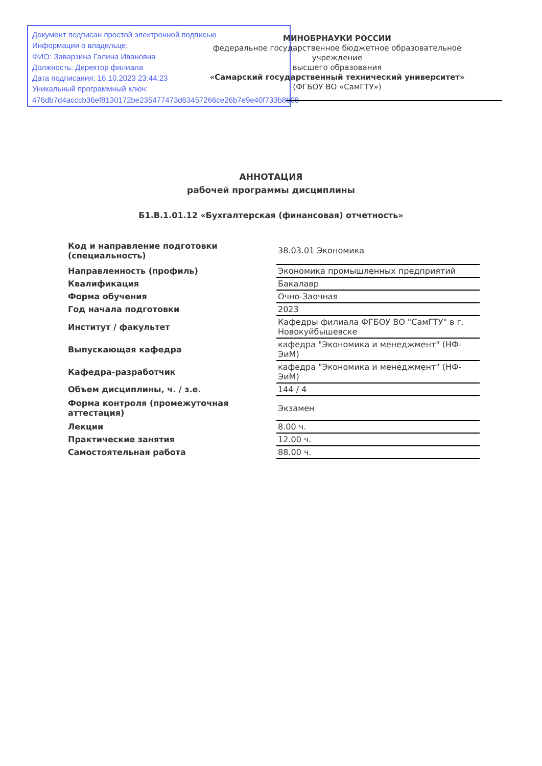Документ подписан простой электронной подписью
Информация о владельце:
ФИО: Заварзина Галина Ивановна
Должность: Директор филиала
Дата подписания: 16.10.2023 23:44:23
Уникальный программный ключ:
476db7d4acccb36ef8130172be235477473d63457266ce26b7e9e40f733b8b08
МИНОБРНАУКИ РОССИИ
федеральное государственное бюджетное образовательное учреждение
высшего образования
«Самарский государственный технический университет»
(ФГБОУ ВО «СамГТУ»)
АННОТАЦИЯ
рабочей программы дисциплины
Б1.В.1.01.12 «Бухгалтерская (финансовая) отчетность»
| Код и направление подготовки (специальность) | 38.03.01 Экономика |
| Направленность (профиль) | Экономика промышленных предприятий |
| Квалификация | Бакалавр |
| Форма обучения | Очно-Заочная |
| Год начала подготовки | 2023 |
| Институт / факультет | Кафедры филиала ФГБОУ ВО "СамГТУ" в г. Новокуйбышевске |
| Выпускающая кафедра | кафедра "Экономика и менеджмент" (НФ-ЭиМ) |
| Кафедра-разработчик | кафедра "Экономика и менеджмент" (НФ-ЭиМ) |
| Объем дисциплины, ч. / з.е. | 144 / 4 |
| Форма контроля (промежуточная аттестация) | Экзамен |
| Лекции | 8.00 ч. |
| Практические занятия | 12.00 ч. |
| Самостоятельная работа | 88.00 ч. |